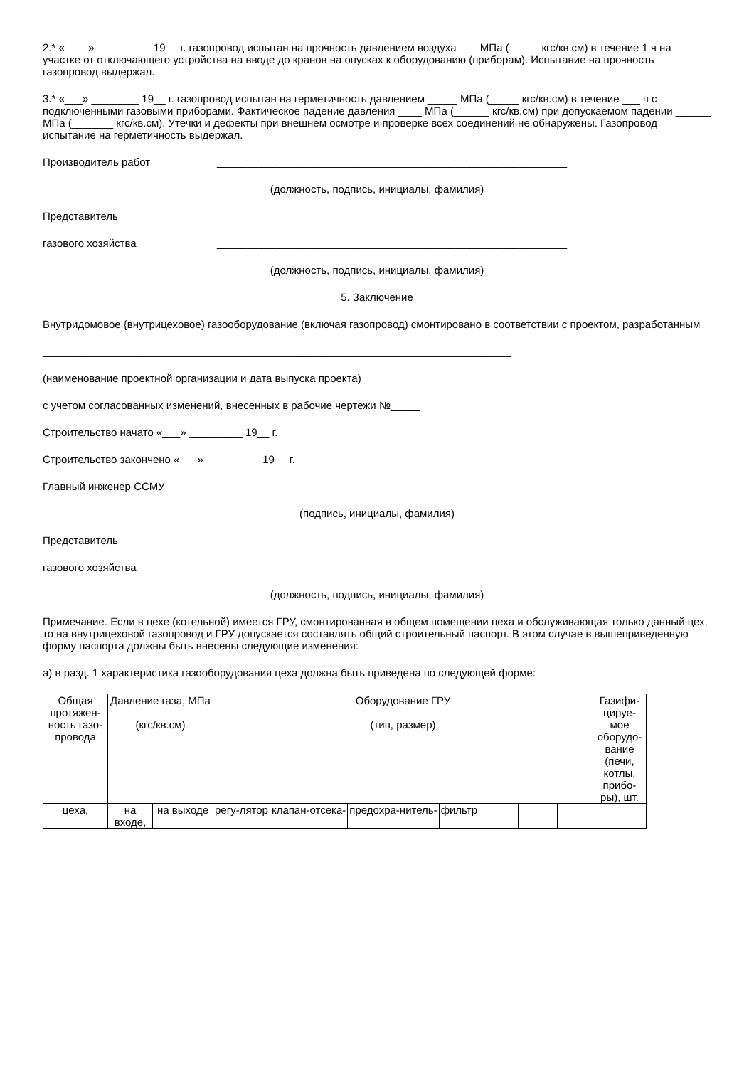2.* «____» _________ 19__ г. газопровод испытан на прочность давлением воздуха ___ МПа (_____ кгс/кв.см) в течение 1 ч на участке от отключающего устройства на вводе до кранов на опусках к оборудованию (приборам). Испытание на прочность газопровод выдержал.
3.* «___» ________ 19__ г. газопровод испытан на герметичность давлением _____ МПа (_____ кгс/кв.см) в течение ___ ч с подключенными газовыми приборами. Фактическое падение давления ____ МПа (______ кгс/кв.см) при допускаемом падении ______ МПа (_______ кгс/кв.см). Утечки и дефекты при внешнем осмотре и проверке всех соединений не обнаружены. Газопровод испытание на герметичность выдержал.
Производитель работ ___________________________________________________________
(должность, подпись, инициалы, фамилия)
Представитель
газового хозяйства ___________________________________________________________
(должность, подпись, инициалы, фамилия)
5. Заключение
Внутридомовое {внутрицеховое) газооборудование (включая газопровод) смонтировано в соответствии с проектом, разработанным
_______________________________________________________________________________
(наименование проектной организации и дата выпуска проекта)
с учетом согласованных изменений, внесенных в рабочие чертежи №_____
Строительство начато «___» _________ 19__ г.
Строительство закончено «___» _________ 19__ г.
Главный инженер ССМУ ________________________________________________________
(подпись, инициалы, фамилия)
Представитель
газового хозяйства ________________________________________________________
(должность, подпись, инициалы, фамилия)
Примечание. Если в цехе (котельной) имеется ГРУ, смонтированная в общем помещении цеха и обслуживающая только данный цех, то на внутрицеховой газопровод и ГРУ допускается составлять общий строительный паспорт. В этом случае в вышеприведенную форму паспорта должны быть внесены следующие изменения:
а) в разд. 1 характеристика газооборудования цеха должна быть приведена по следующей форме:
| Общая протяжен-ность газо-провода | Давление газа, МПа (кгс/кв.см) | | Оборудование ГРУ (тип, размер) | | | | | | | Газифи-цируе-мое оборудо-вание (печи, котлы, прибо-ры), шт. |
| цеха, | на входе, | на выходе | регу-лятор | клапан-отсека- | предохра-нитель- | фильтр | | | | |